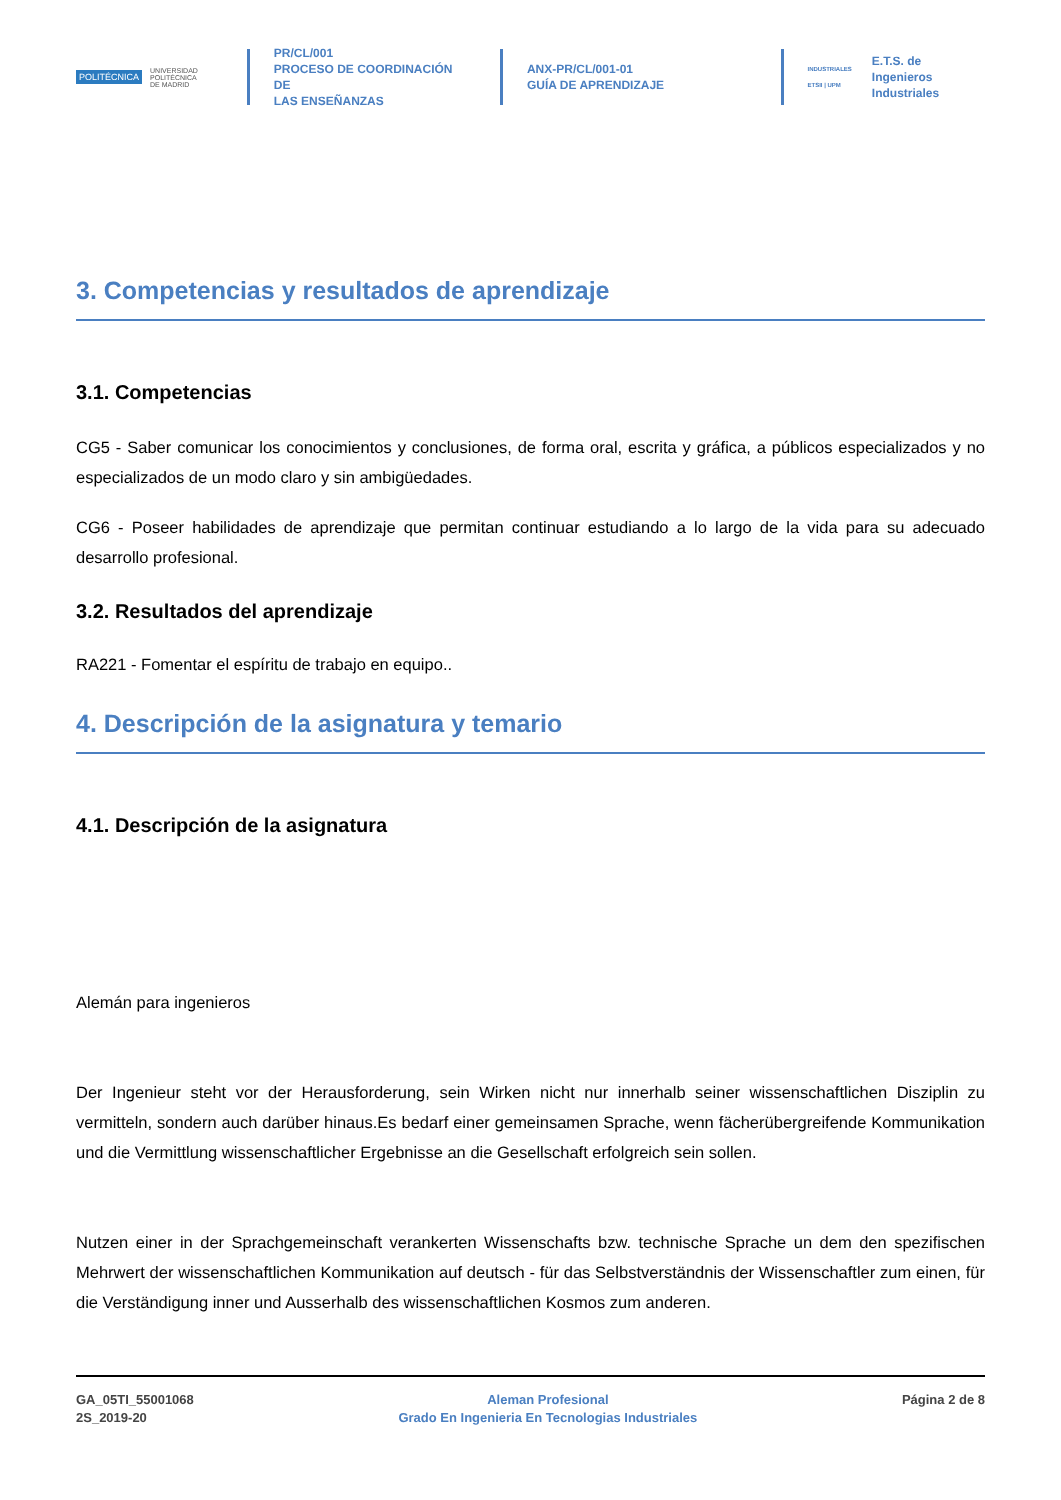POLITÉCNICA UNIVERSIDAD
POLITÉCNICA
DE MADRID
PR/CL/001
PROCESO DE COORDINACIÓN DE
LAS ENSEÑANZAS
ANX-PR/CL/001-01
GUÍA DE APRENDIZAJE
INDUSTRIALES
ETSII | UPM E.T.S. de Ingenieros
Industriales
3. Competencias y resultados de aprendizaje
3.1. Competencias
CG5 - Saber comunicar los conocimientos y conclusiones, de forma oral, escrita y gráfica, a públicos especializados y no especializados de un modo claro y sin ambigüedades.
CG6 - Poseer habilidades de aprendizaje que permitan continuar estudiando a lo largo de la vida para su adecuado desarrollo profesional.
3.2. Resultados del aprendizaje
RA221 - Fomentar el espíritu de trabajo en equipo..
4. Descripción de la asignatura y temario
4.1. Descripción de la asignatura
Alemán para ingenieros
Der Ingenieur steht vor der Herausforderung, sein Wirken nicht nur innerhalb seiner wissenschaftlichen Disziplin zu vermitteln, sondern auch darüber hinaus.Es bedarf einer gemeinsamen Sprache, wenn fächerübergreifende Kommunikation und die Vermittlung wissenschaftlicher Ergebnisse an die Gesellschaft erfolgreich sein sollen.
Nutzen einer in der Sprachgemeinschaft verankerten Wissenschafts bzw. technische Sprache un dem den spezifischen Mehrwert der wissenschaftlichen Kommunikation auf deutsch - für das Selbstverständnis der Wissenschaftler zum einen, für die Verständigung inner und Ausserhalb des wissenschaftlichen Kosmos zum anderen.
GA_05TI_55001068
2S_2019-20
Aleman Profesional
Grado En Ingenieria En Tecnologias Industriales
Página 2 de 8